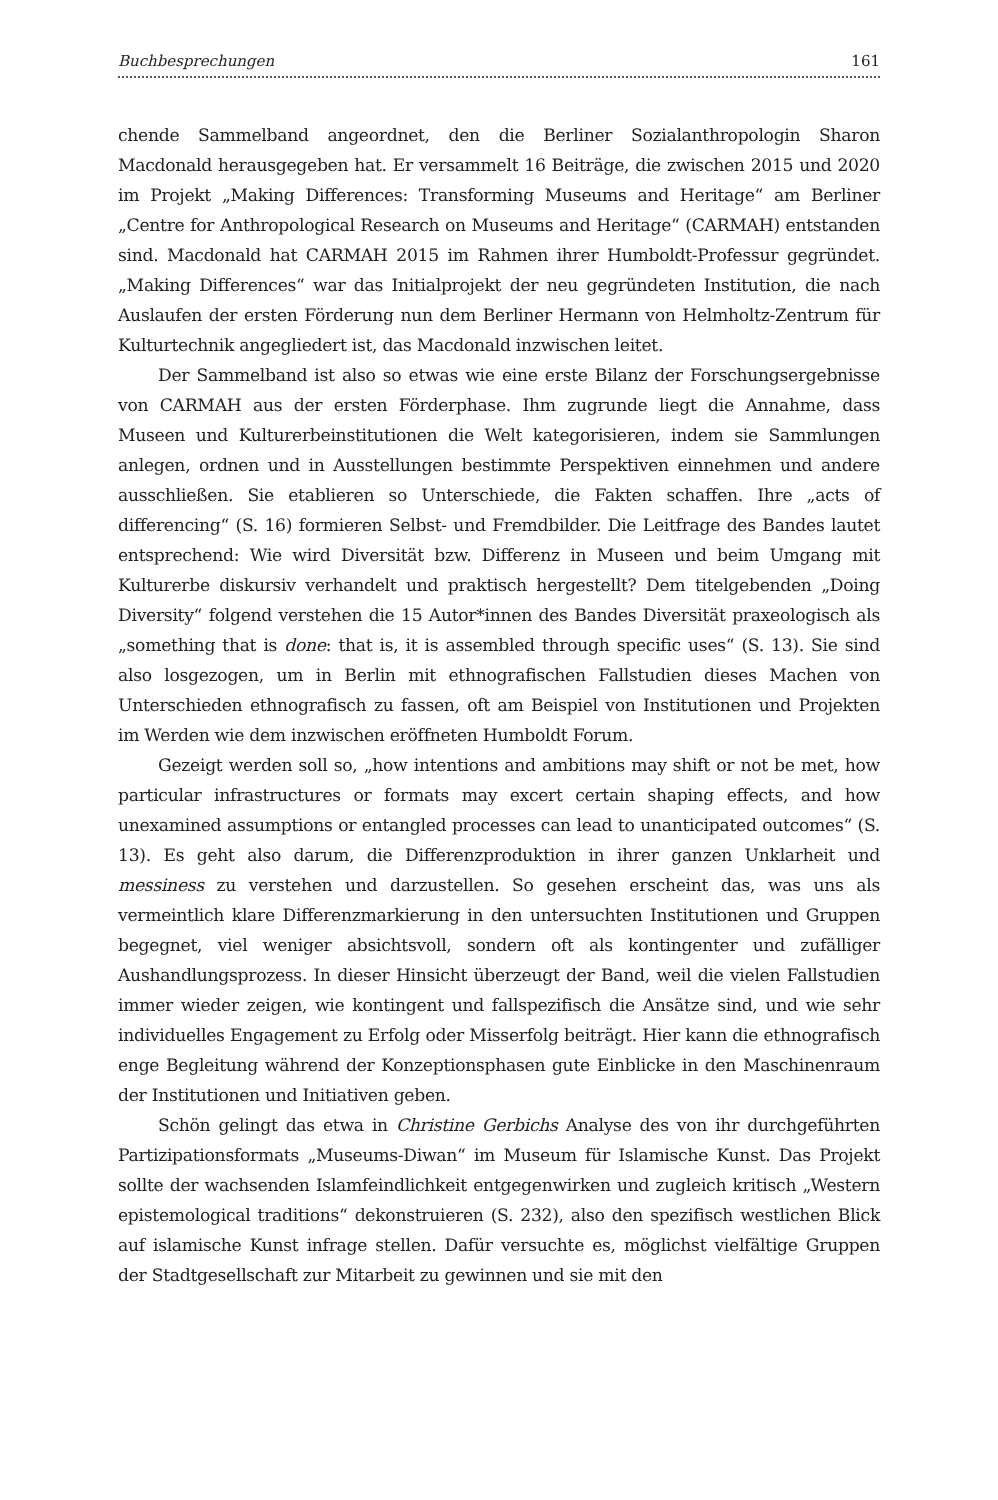Buchbesprechungen 161
chende Sammelband angeordnet, den die Berliner Sozialanthropologin Sharon Macdonald herausgegeben hat. Er versammelt 16 Beiträge, die zwischen 2015 und 2020 im Projekt „Making Differences: Transforming Museums and Heritage“ am Berliner „Centre for Anthropological Research on Museums and Heritage“ (CARMAH) entstanden sind. Macdonald hat CARMAH 2015 im Rahmen ihrer Humboldt-Professur gegründet. „Making Differences“ war das Initialprojekt der neu gegründeten Institution, die nach Auslaufen der ersten Förderung nun dem Berliner Hermann von Helmholtz-Zentrum für Kulturtechnik angegliedert ist, das Macdonald inzwischen leitet.
Der Sammelband ist also so etwas wie eine erste Bilanz der Forschungsergebnisse von CARMAH aus der ersten Förderphase. Ihm zugrunde liegt die Annahme, dass Museen und Kulturerbeinstitutionen die Welt kategorisieren, indem sie Sammlungen anlegen, ordnen und in Ausstellungen bestimmte Perspektiven einnehmen und andere ausschließen. Sie etablieren so Unterschiede, die Fakten schaffen. Ihre „acts of differencing“ (S. 16) formieren Selbst- und Fremdbilder. Die Leitfrage des Bandes lautet entsprechend: Wie wird Diversität bzw. Differenz in Museen und beim Umgang mit Kulturerbe diskursiv verhandelt und praktisch hergestellt? Dem titelgebenden „Doing Diversity“ folgend verstehen die 15 Autor*innen des Bandes Diversität praxeologisch als „something that is done: that is, it is assembled through specific uses“ (S. 13). Sie sind also losgezogen, um in Berlin mit ethnografischen Fallstudien dieses Machen von Unterschieden ethnografisch zu fassen, oft am Beispiel von Institutionen und Projekten im Werden wie dem inzwischen eröffneten Humboldt Forum.
Gezeigt werden soll so, „how intentions and ambitions may shift or not be met, how particular infrastructures or formats may excert certain shaping effects, and how unexamined assumptions or entangled processes can lead to unanticipated outcomes“ (S. 13). Es geht also darum, die Differenzproduktion in ihrer ganzen Unklarheit und messiness zu verstehen und darzustellen. So gesehen erscheint das, was uns als vermeintlich klare Differenzmarkierung in den untersuchten Institutionen und Gruppen begegnet, viel weniger absichtsvoll, sondern oft als kontingenter und zufälliger Aushandlungsprozess. In dieser Hinsicht überzeugt der Band, weil die vielen Fallstudien immer wieder zeigen, wie kontingent und fallspezifisch die Ansätze sind, und wie sehr individuelles Engagement zu Erfolg oder Misserfolg beiträgt. Hier kann die ethnografisch enge Begleitung während der Konzeptionsphasen gute Einblicke in den Maschinenraum der Institutionen und Initiativen geben.
Schön gelingt das etwa in Christine Gerbichs Analyse des von ihr durchgeführten Partizipationsformats „Museums-Diwan“ im Museum für Islamische Kunst. Das Projekt sollte der wachsenden Islamfeindlichkeit entgegenwirken und zugleich kritisch „Western epistemological traditions“ dekonstruieren (S. 232), also den spezifisch westlichen Blick auf islamische Kunst infrage stellen. Dafür versuchte es, möglichst vielfältige Gruppen der Stadtgesellschaft zur Mitarbeit zu gewinnen und sie mit den